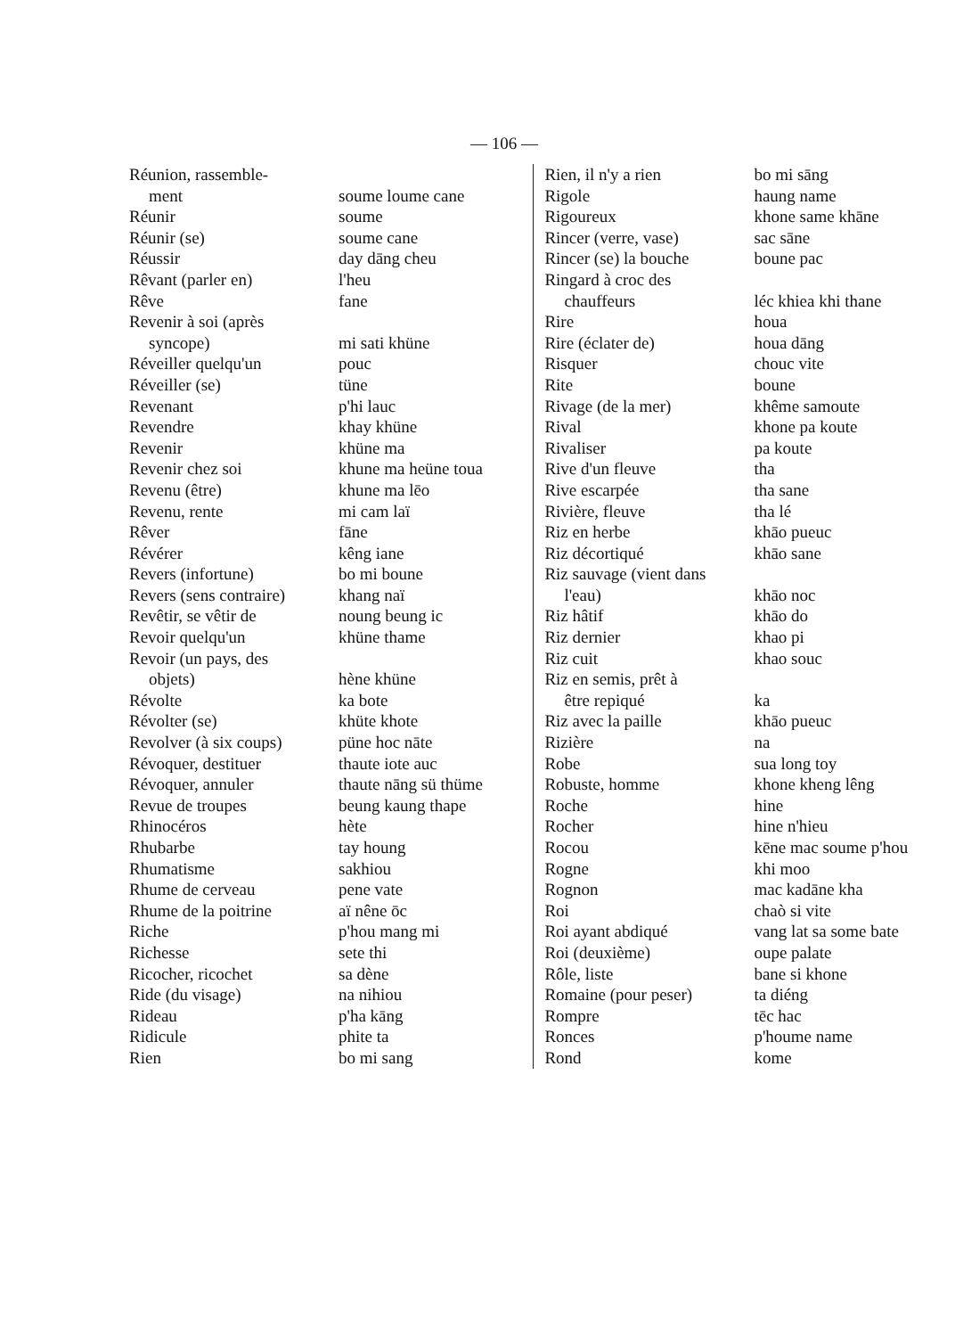— 106 —
| Réunion, rassemble- ment | soume loume cane |
| Réunir | soume |
| Réunir (se) | soume cane |
| Réussir | day dāng cheu |
| Rêvant (parler en) | l'heu |
| Rêve | fane |
| Revenir à soi (après syncope) | mi sati khüne |
| Réveiller quelqu'un | pouc |
| Réveiller (se) | tüne |
| Revenant | p'hi lauc |
| Revendre | khay khüne |
| Revenir | khüne ma |
| Revenir chez soi | khune ma heüne toua |
| Revenu (être) | khune ma lēo |
| Revenu, rente | mi cam laï |
| Rêver | fāne |
| Révérer | kêng iane |
| Revers (infortune) | bo mi boune |
| Revers (sens contraire) | khang naï |
| Revêtir, se vêtir de | noung beung ic |
| Revoir quelqu'un | khüne thame |
| Revoir (un pays, des objets) | hène khüne |
| Révolte | ka bote |
| Révolter (se) | khüte khote |
| Revolver (à six coups) | püne hoc nāte |
| Révoquer, destituer | thaute iote auc |
| Révoquer, annuler | thaute nāng sü thüme |
| Revue de troupes | beung kaung thape |
| Rhinocéros | hète |
| Rhubarbe | tay houng |
| Rhumatisme | sakhiou |
| Rhume de cerveau | pene vate |
| Rhume de la poitrine | aï nêne ōc |
| Riche | p'hou mang mi |
| Richesse | sete thi |
| Ricocher, ricochet | sa dène |
| Ride (du visage) | na nihiou |
| Rideau | p'ha kāng |
| Ridicule | phite ta |
| Rien | bo mi sang |
| Rien, il n'y a rien | bo mi sāng |
| Rigole | haung name |
| Rigoureux | khone same khāne |
| Rincer (verre, vase) | sac sāne |
| Rincer (se) la bouche | boune pac |
| Ringard à croc des chauffeurs | léc khiea khi thane |
| Rire | houa |
| Rire (éclater de) | houa dāng |
| Risquer | chouc vite |
| Rite | boune |
| Rivage (de la mer) | khême samoute |
| Rival | khone pa koute |
| Rivaliser | pa koute |
| Rive d'un fleuve | tha |
| Rive escarpée | tha sane |
| Rivière, fleuve | tha lé |
| Riz en herbe | khāo pueuc |
| Riz décortiqué | khāo sane |
| Riz sauvage (vient dans l'eau) | khāo noc |
| Riz hâtif | khāo do |
| Riz dernier | khao pi |
| Riz cuit | khao souc |
| Riz en semis, prêt à être repiqué | ka |
| Riz avec la paille | khāo pueuc |
| Rizière | na |
| Robe | sua long toy |
| Robuste, homme | khone kheng lêng |
| Roche | hine |
| Rocher | hine n'hieu |
| Rocou | kēne mac soume p'hou |
| Rogne | khi moo |
| Rognon | mac kadāne kha |
| Roi | chaò si vite |
| Roi ayant abdiqué | vang lat sa some bate |
| Roi (deuxième) | oupe palate |
| Rôle, liste | bane si khone |
| Romaine (pour peser) | ta diéng |
| Rompre | tēc hac |
| Ronces | p'houme name |
| Rond | kome |